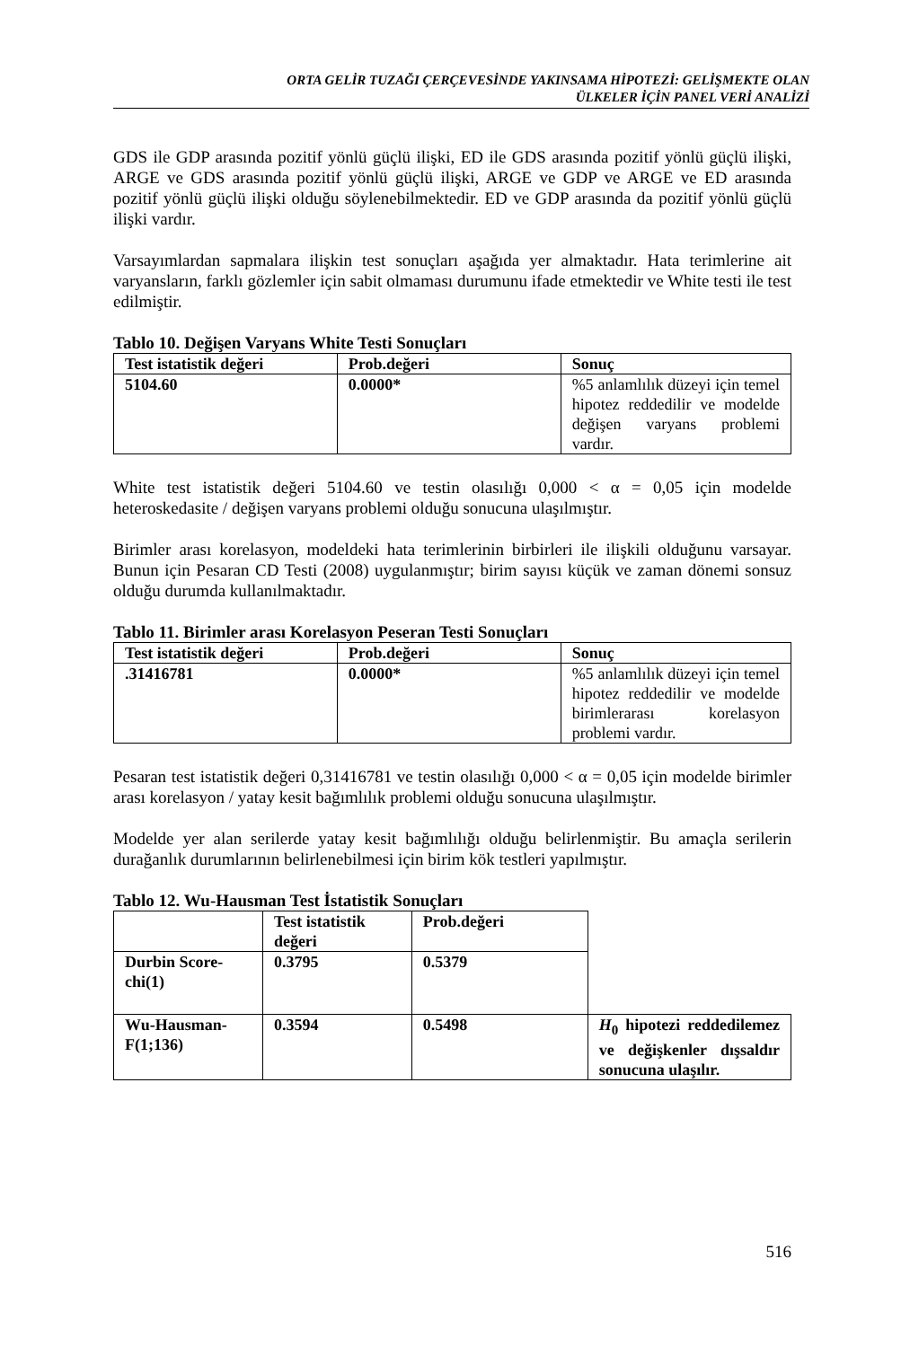ORTA GELİR TUZAĞI ÇERÇEVESİNDE YAKINSAMA HİPOTEZİ: GELİŞMEKTE OLAN
ÜLKELER İÇİN PANEL VERİ ANALİZİ
GDS ile GDP arasında pozitif yönlü güçlü ilişki, ED ile GDS arasında pozitif yönlü güçlü ilişki, ARGE ve GDS arasında pozitif yönlü güçlü ilişki, ARGE ve GDP ve ARGE ve ED arasında pozitif yönlü güçlü ilişki olduğu söylenebilmektedir. ED ve GDP arasında da pozitif yönlü güçlü ilişki vardır.
Varsayımlardan sapmalara ilişkin test sonuçları aşağıda yer almaktadır. Hata terimlerine ait varyansların, farklı gözlemler için sabit olmaması durumunu ifade etmektedir ve White testi ile test edilmiştir.
Tablo 10. Değişen Varyans White Testi Sonuçları
| Test istatistik değeri | Prob.değeri | Sonuç |
| --- | --- | --- |
| 5104.60 | 0.0000* | %5 anlamlılık düzeyi için temel hipotez reddedilir ve modelde değişen varyans problemi vardır. |
White test istatistik değeri 5104.60 ve testin olasılığı 0,000 < α = 0,05 için modelde heteroskedasite / değişen varyans problemi olduğu sonucuna ulaşılmıştır.
Birimler arası korelasyon, modeldeki hata terimlerinin birbirleri ile ilişkili olduğunu varsayar. Bunun için Pesaran CD Testi (2008) uygulanmıştır; birim sayısı küçük ve zaman dönemi sonsuz olduğu durumda kullanılmaktadır.
Tablo 11. Birimler arası Korelasyon Peseran Testi Sonuçları
| Test istatistik değeri | Prob.değeri | Sonuç |
| --- | --- | --- |
| .31416781 | 0.0000* | %5 anlamlılık düzeyi için temel hipotez reddedilir ve modelde birimlerarası korelasyon problemi vardır. |
Pesaran test istatistik değeri 0,31416781 ve testin olasılığı 0,000 < α = 0,05 için modelde birimler arası korelasyon / yatay kesit bağımlılık problemi olduğu sonucuna ulaşılmıştır.
Modelde yer alan serilerde yatay kesit bağımlılığı olduğu belirlenmiştir. Bu amaçla serilerin durağanlık durumlarının belirlenebilmesi için birim kök testleri yapılmıştır.
Tablo 12. Wu-Hausman Test İstatistik Sonuçları
| | Test istatistik değeri | Prob.değeri | |
| Durbin Score-chi(1) | 0.3795 | 0.5379 | |
| Wu-Hausman-F(1;136) | 0.3594 | 0.5498 | H<sub>0</sub> hipotezi reddedilemez ve değişkenler dışsaldır sonucuna ulaşılır. |
516